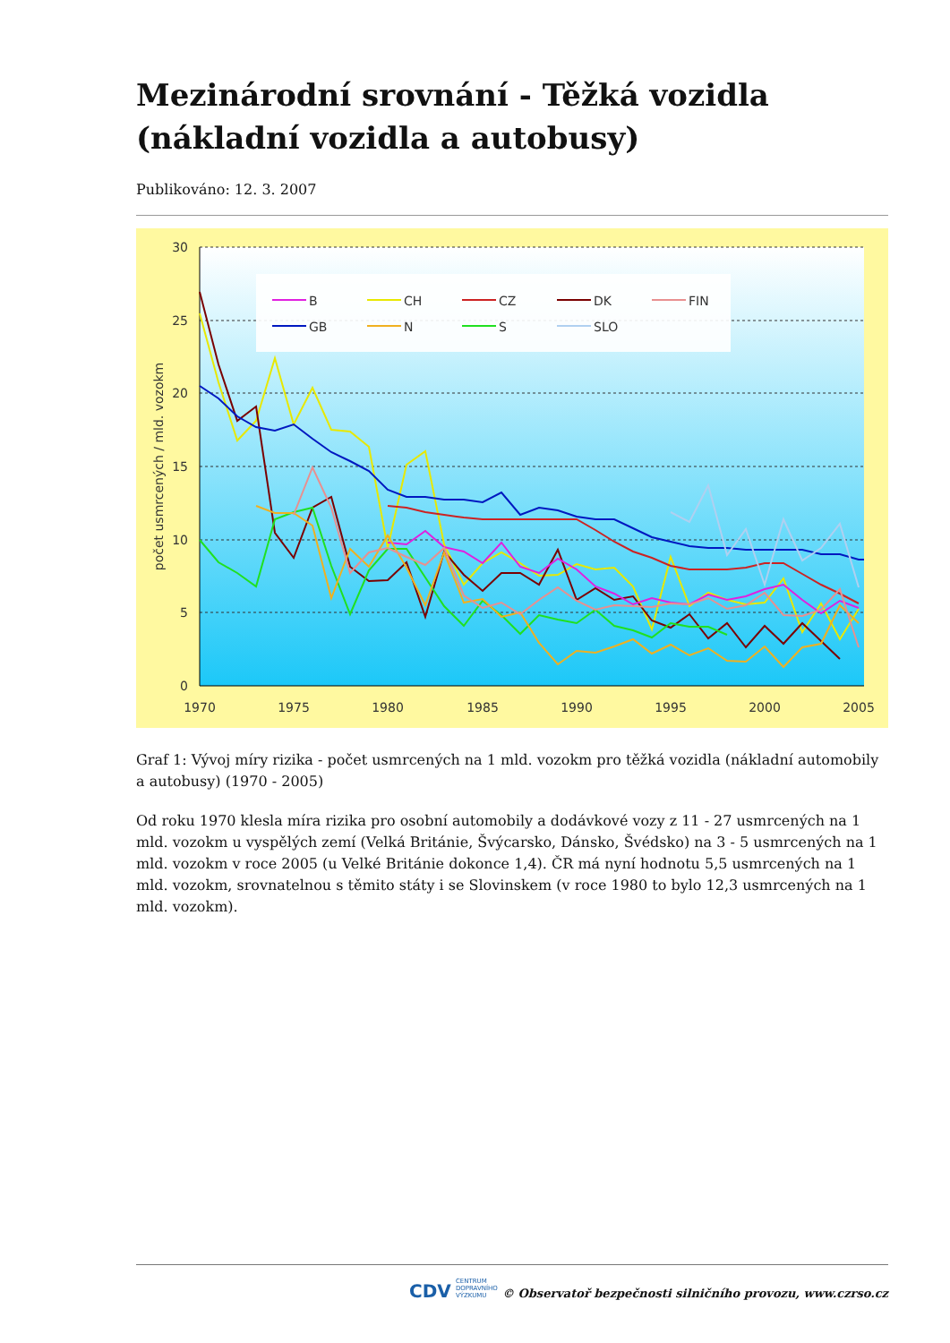Mezinárodní srovnání - Těžká vozidla (nákladní vozidla a autobusy)
Publikováno: 12. 3. 2007
B
CH
CZ
DK
FIN
GB
N
S
SLO
30
25
20
15
10
5
0
1970
1975
1980
1985
1990
1995
2000
2005
počet usmrcených / mld. vozokm
Graf 1: Vývoj míry rizika - počet usmrcených na 1 mld. vozokm pro těžká vozidla (nákladní automobily a autobusy) (1970 - 2005)
Od roku 1970 klesla míra rizika pro osobní automobily a dodávkové vozy z 11 - 27 usmrcených na 1 mld. vozokm u vyspělých zemí (Velká Británie, Švýcarsko, Dánsko, Švédsko) na 3 - 5 usmrcených na 1 mld. vozokm v roce 2005 (u Velké Británie dokonce 1,4). ČR má nyní hodnotu 5,5 usmrcených na 1 mld. vozokm, srovnatelnou s těmito státy i se Slovinskem (v roce 1980 to bylo 12,3 usmrcených na 1 mld. vozokm).
CDV CENTRUM
DOPRAVNÍHO
VÝZKUMU
© Observatoř bezpečnosti silničního provozu, www.czrso.cz